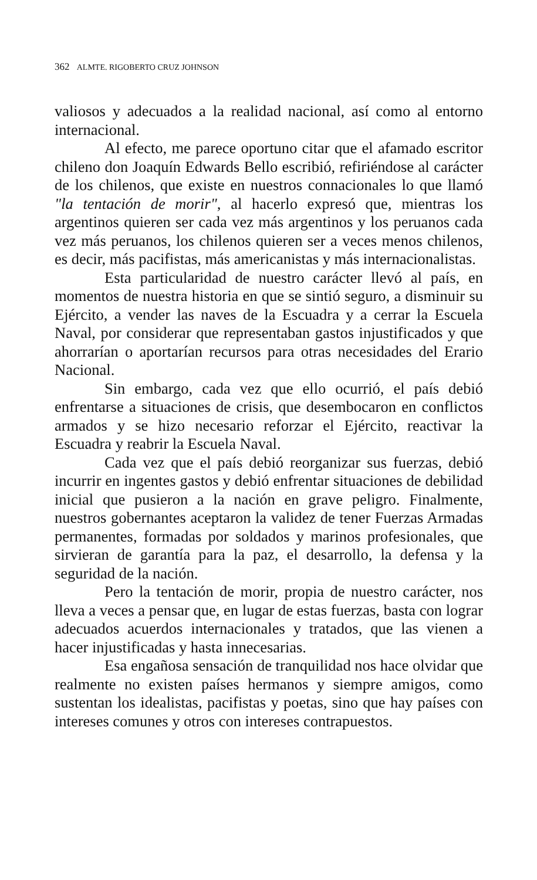362 ALMTE. RIGOBERTO CRUZ JOHNSON
valiosos y adecuados a la realidad nacional, así como al entorno internacional.
Al efecto, me parece oportuno citar que el afamado escritor chileno don Joaquín Edwards Bello escribió, refiriéndose al carácter de los chilenos, que existe en nuestros connacionales lo que llamó "la tentación de morir", al hacerlo expresó que, mientras los argentinos quieren ser cada vez más argentinos y los peruanos cada vez más peruanos, los chilenos quieren ser a veces menos chilenos, es decir, más pacifistas, más americanistas y más internacionalistas.
Esta particularidad de nuestro carácter llevó al país, en momentos de nuestra historia en que se sintió seguro, a disminuir su Ejército, a vender las naves de la Escuadra y a cerrar la Escuela Naval, por considerar que representaban gastos injustificados y que ahorrarían o aportarían recursos para otras necesidades del Erario Nacional.
Sin embargo, cada vez que ello ocurrió, el país debió enfrentarse a situaciones de crisis, que desembocaron en conflictos armados y se hizo necesario reforzar el Ejército, reactivar la Escuadra y reabrir la Escuela Naval.
Cada vez que el país debió reorganizar sus fuerzas, debió incurrir en ingentes gastos y debió enfrentar situaciones de debilidad inicial que pusieron a la nación en grave peligro. Finalmente, nuestros gobernantes aceptaron la validez de tener Fuerzas Armadas permanentes, formadas por soldados y marinos profesionales, que sirvieran de garantía para la paz, el desarrollo, la defensa y la seguridad de la nación.
Pero la tentación de morir, propia de nuestro carácter, nos lleva a veces a pensar que, en lugar de estas fuerzas, basta con lograr adecuados acuerdos internacionales y tratados, que las vienen a hacer injustificadas y hasta innecesarias.
Esa engañosa sensación de tranquilidad nos hace olvidar que realmente no existen países hermanos y siempre amigos, como sustentan los idealistas, pacifistas y poetas, sino que hay países con intereses comunes y otros con intereses contrapuestos.